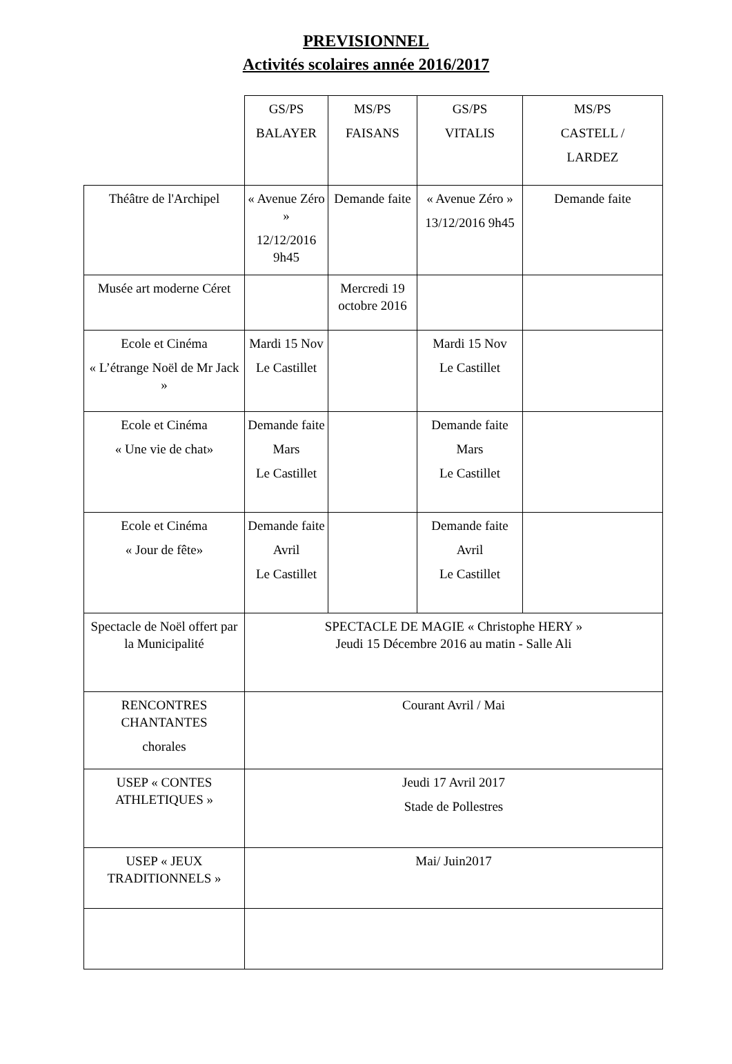PREVISIONNEL
Activités scolaires année 2016/2017
| | GS/PS BALAYER | MS/PS FAISANS | GS/PS VITALIS | MS/PS CASTELL / LARDEZ |
| --- | --- | --- | --- | --- |
| Théâtre de l'Archipel | « Avenue Zéro » 12/12/2016 9h45 | Demande faite | « Avenue Zéro » 13/12/2016 9h45 | Demande faite |
| Musée art moderne Céret | | Mercredi 19 octobre 2016 | | |
| Ecole et Cinéma « L’étrange Noël de Mr Jack » | Mardi 15 Nov Le Castillet | | Mardi 15 Nov Le Castillet | |
| Ecole et Cinéma « Une vie de chat» | Demande faite Mars Le Castillet | | Demande faite Mars Le Castillet | |
| Ecole et Cinéma « Jour de fête» | Demande faite Avril Le Castillet | | Demande faite Avril Le Castillet | |
| Spectacle de Noël offert par la Municipalité | SPECTACLE DE MAGIE « Christophe HERY » Jeudi 15 Décembre 2016 au matin - Salle Ali | | | |
| RENCONTRES CHANTANTES chorales | Courant Avril / Mai | | | |
| USEP « CONTES ATHLETIQUES » | Jeudi 17 Avril 2017 Stade de Pollestres | | | |
| USEP « JEUX TRADITIONNELS » | Mai/ Juin2017 | | | |